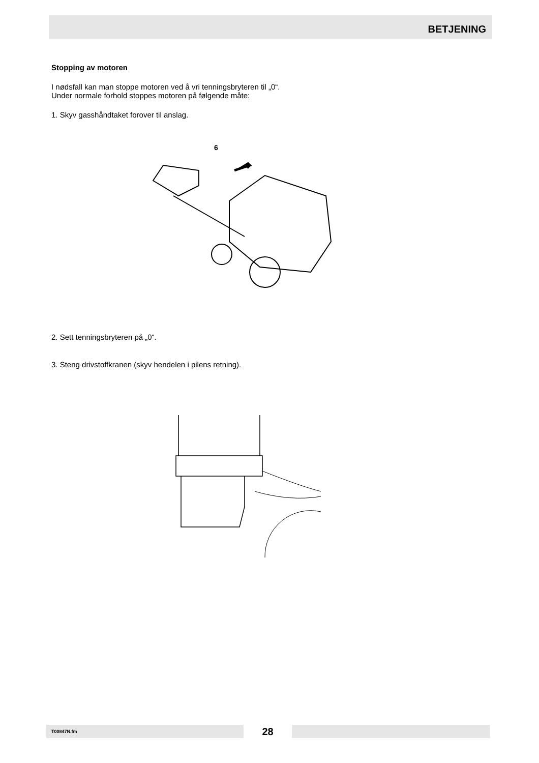BETJENING
Stopping av motoren
I nødsfall kan man stoppe motoren ved å vri tenningsbryteren til „0“.
Under normale forhold stoppes motoren på følgende måte:
1. Skyv gasshåndtaket forover til anslag.
6
2. Sett tenningsbryteren på „0“.
3. Steng drivstoffkranen (skyv hendelen i pilens retning).
T00847N.fm
28